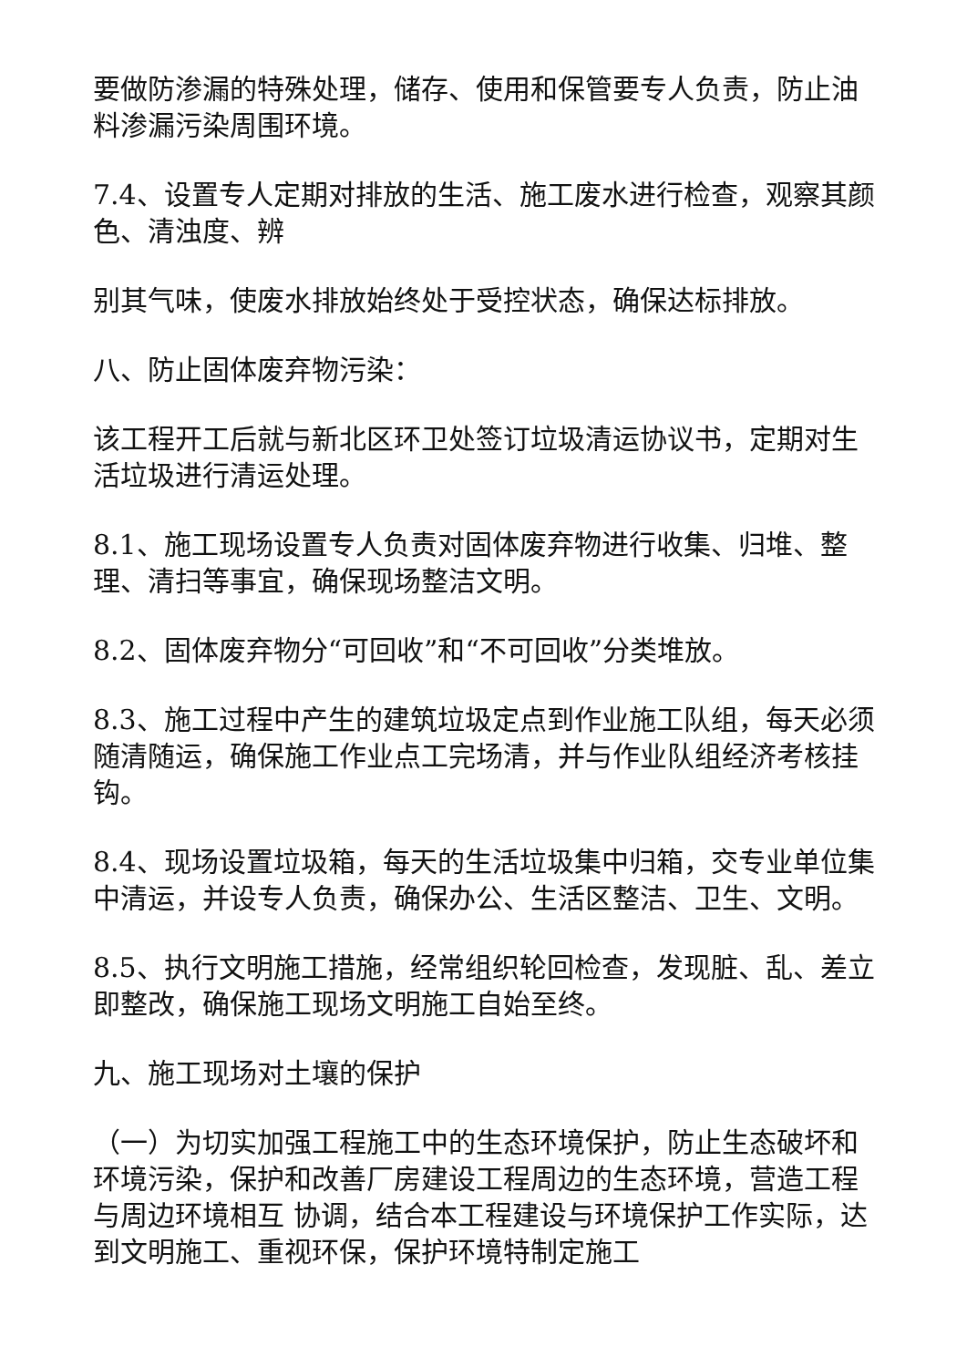要做防渗漏的特殊处理，储存、使用和保管要专人负责，防止油料渗漏污染周围环境。
7.4、设置专人定期对排放的生活、施工废水进行检查，观察其颜色、清浊度、辨
别其气味，使废水排放始终处于受控状态，确保达标排放。
八、防止固体废弃物污染：
该工程开工后就与新北区环卫处签订垃圾清运协议书，定期对生活垃圾进行清运处理。
8.1、施工现场设置专人负责对固体废弃物进行收集、归堆、整理、清扫等事宜，确保现场整洁文明。
8.2、固体废弃物分“可回收”和“不可回收”分类堆放。
8.3、施工过程中产生的建筑垃圾定点到作业施工队组，每天必须随清随运，确保施工作业点工完场清，并与作业队组经济考核挂钩。
8.4、现场设置垃圾箱，每天的生活垃圾集中归箱，交专业单位集中清运，并设专人负责，确保办公、生活区整洁、卫生、文明。
8.5、执行文明施工措施，经常组织轮回检查，发现脏、乱、差立即整改，确保施工现场文明施工自始至终。
九、施工现场对土壤的保护
（一）为切实加强工程施工中的生态环境保护，防止生态破坏和环境污染，保护和改善厂房建设工程周边的生态环境，营造工程与周边环境相互 协调，结合本工程建设与环境保护工作实际，达到文明施工、重视环保，保护环境特制定施工